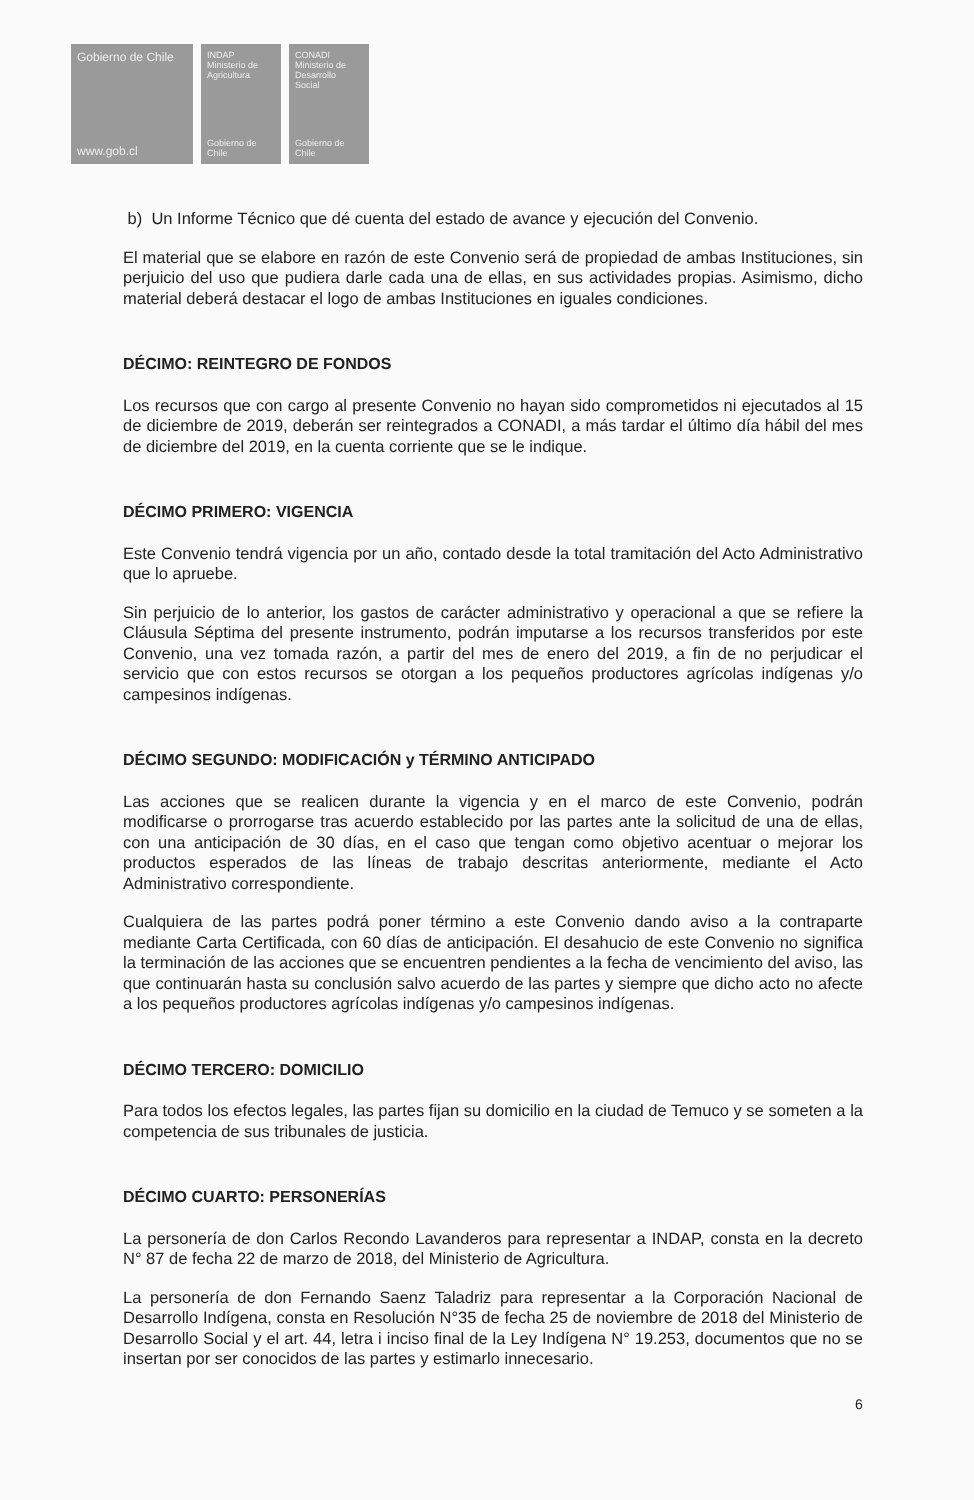Gobierno de Chile
www.gob.cl
INDAP Ministerio de Agricultura
Gobierno de Chile
CONADI Ministerio de Desarrollo Social
Gobierno de Chile
b) Un Informe Técnico que dé cuenta del estado de avance y ejecución del Convenio.
El material que se elabore en razón de este Convenio será de propiedad de ambas Instituciones, sin perjuicio del uso que pudiera darle cada una de ellas, en sus actividades propias. Asimismo, dicho material deberá destacar el logo de ambas Instituciones en iguales condiciones.
DÉCIMO: REINTEGRO DE FONDOS
Los recursos que con cargo al presente Convenio no hayan sido comprometidos ni ejecutados al 15 de diciembre de 2019, deberán ser reintegrados a CONADI, a más tardar el último día hábil del mes de diciembre del 2019, en la cuenta corriente que se le indique.
DÉCIMO PRIMERO: VIGENCIA
Este Convenio tendrá vigencia por un año, contado desde la total tramitación del Acto Administrativo que lo apruebe.
Sin perjuicio de lo anterior, los gastos de carácter administrativo y operacional a que se refiere la Cláusula Séptima del presente instrumento, podrán imputarse a los recursos transferidos por este Convenio, una vez tomada razón, a partir del mes de enero del 2019, a fin de no perjudicar el servicio que con estos recursos se otorgan a los pequeños productores agrícolas indígenas y/o campesinos indígenas.
DÉCIMO SEGUNDO: MODIFICACIÓN y TÉRMINO ANTICIPADO
Las acciones que se realicen durante la vigencia y en el marco de este Convenio, podrán modificarse o prorrogarse tras acuerdo establecido por las partes ante la solicitud de una de ellas, con una anticipación de 30 días, en el caso que tengan como objetivo acentuar o mejorar los productos esperados de las líneas de trabajo descritas anteriormente, mediante el Acto Administrativo correspondiente.
Cualquiera de las partes podrá poner término a este Convenio dando aviso a la contraparte mediante Carta Certificada, con 60 días de anticipación. El desahucio de este Convenio no significa la terminación de las acciones que se encuentren pendientes a la fecha de vencimiento del aviso, las que continuarán hasta su conclusión salvo acuerdo de las partes y siempre que dicho acto no afecte a los pequeños productores agrícolas indígenas y/o campesinos indígenas.
DÉCIMO TERCERO: DOMICILIO
Para todos los efectos legales, las partes fijan su domicilio en la ciudad de Temuco y se someten a la competencia de sus tribunales de justicia.
DÉCIMO CUARTO: PERSONERÍAS
La personería de don Carlos Recondo Lavanderos para representar a INDAP, consta en la decreto N° 87 de fecha 22 de marzo de 2018, del Ministerio de Agricultura.
La personería de don Fernando Saenz Taladriz para representar a la Corporación Nacional de Desarrollo Indígena, consta en Resolución N°35 de fecha 25 de noviembre de 2018 del Ministerio de Desarrollo Social y el art. 44, letra i inciso final de la Ley Indígena N° 19.253, documentos que no se insertan por ser conocidos de las partes y estimarlo innecesario.
6